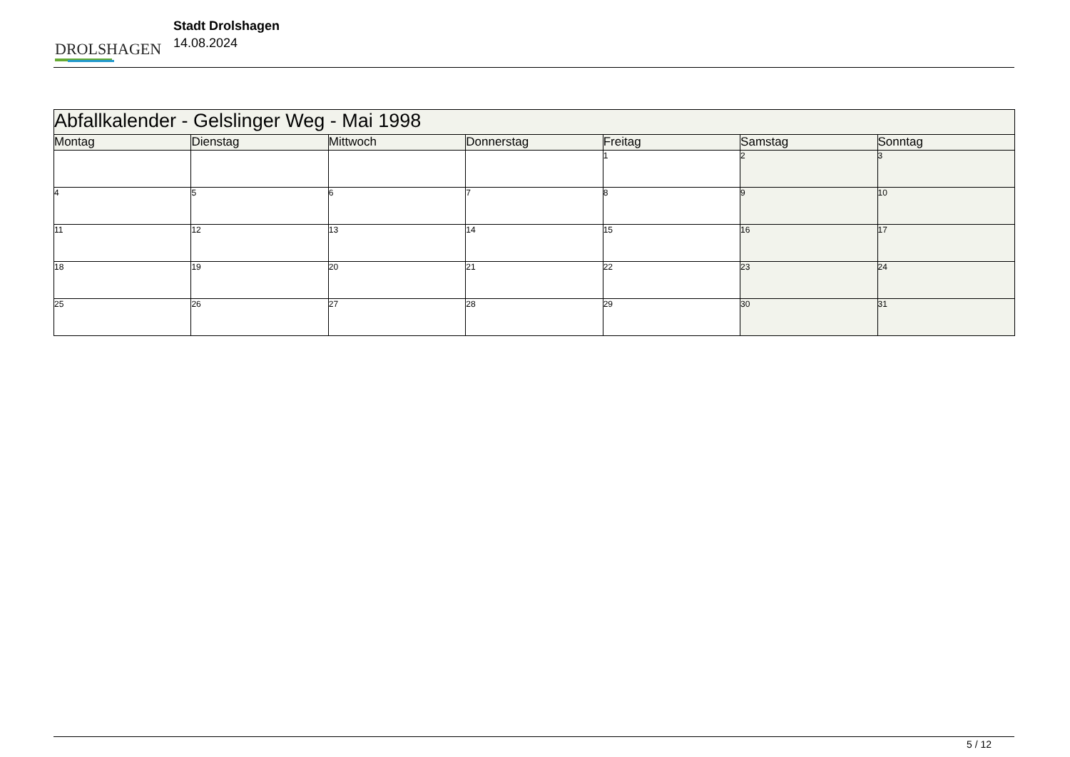DROLSHAGEN
Stadt Drolshagen
14.08.2024
| Abfallkalender - Gelslinger Weg - Mai 1998 | | | | | | |
| --- | --- | --- | --- | --- | --- | --- |
| Montag | Dienstag | Mittwoch | Donnerstag | Freitag | Samstag | Sonntag |
| | | | | 1 | 2 | 3 |
| 4 | 5 | 6 | 7 | 8 | 9 | 10 |
| 11 | 12 | 13 | 14 | 15 | 16 | 17 |
| 18 | 19 | 20 | 21 | 22 | 23 | 24 |
| 25 | 26 | 27 | 28 | 29 | 30 | 31 |
5 / 12